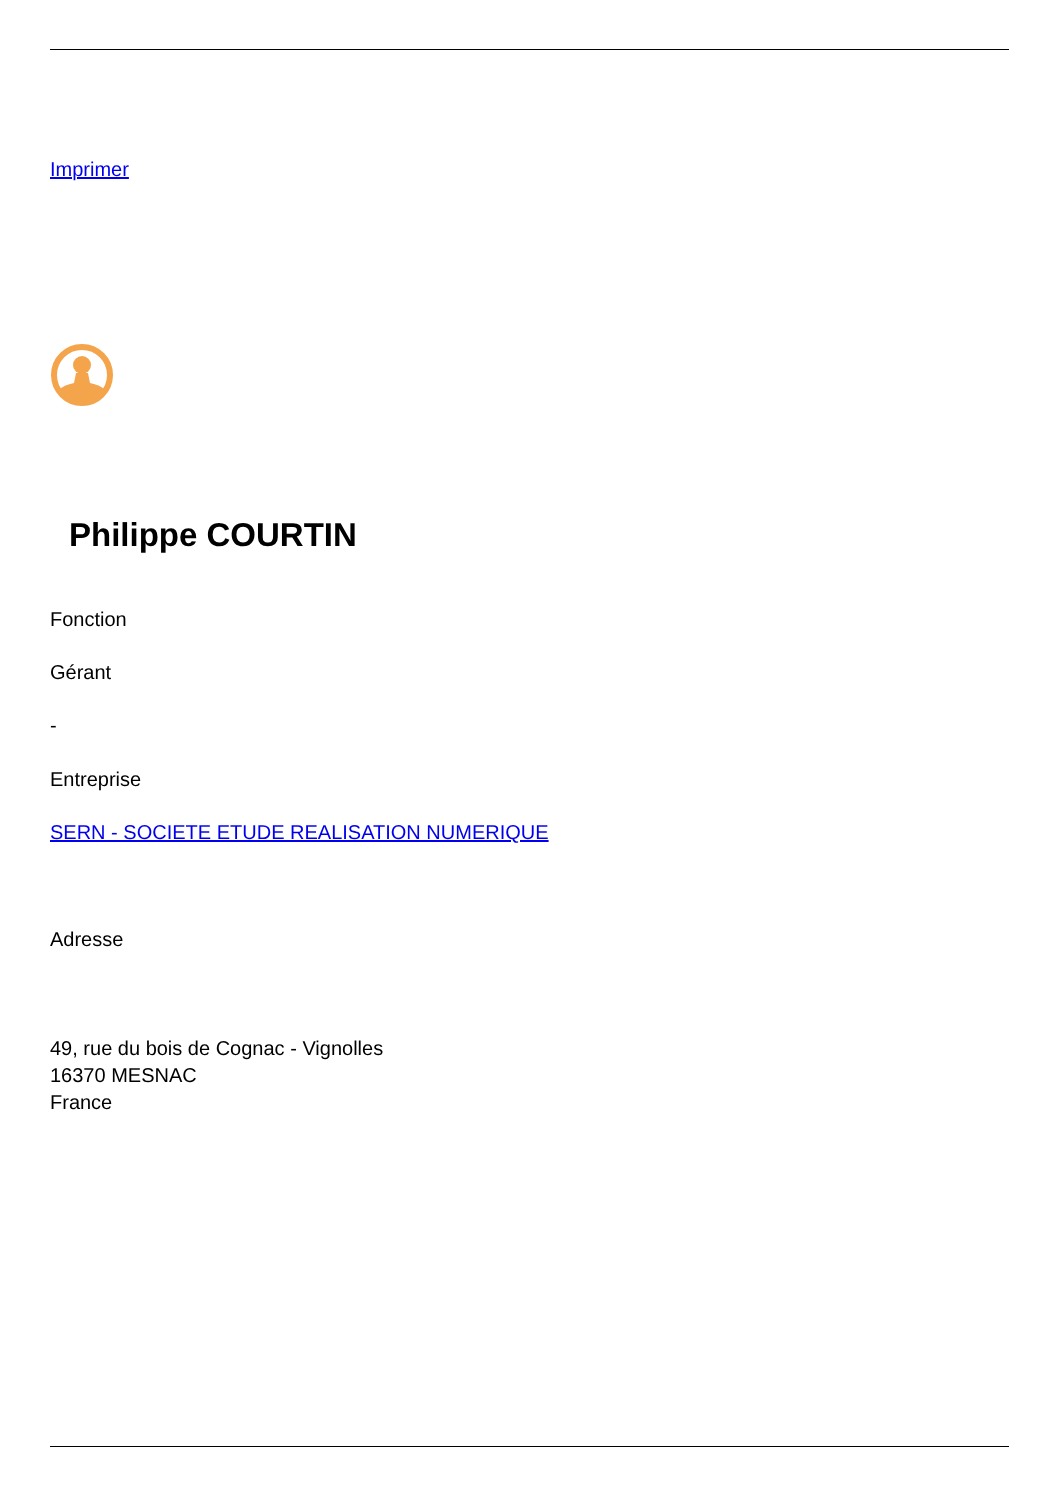Imprimer
Philippe COURTIN
Fonction
Gérant
-
Entreprise
SERN - SOCIETE ETUDE REALISATION NUMERIQUE
Adresse
49, rue du bois de Cognac - Vignolles
16370 MESNAC
France